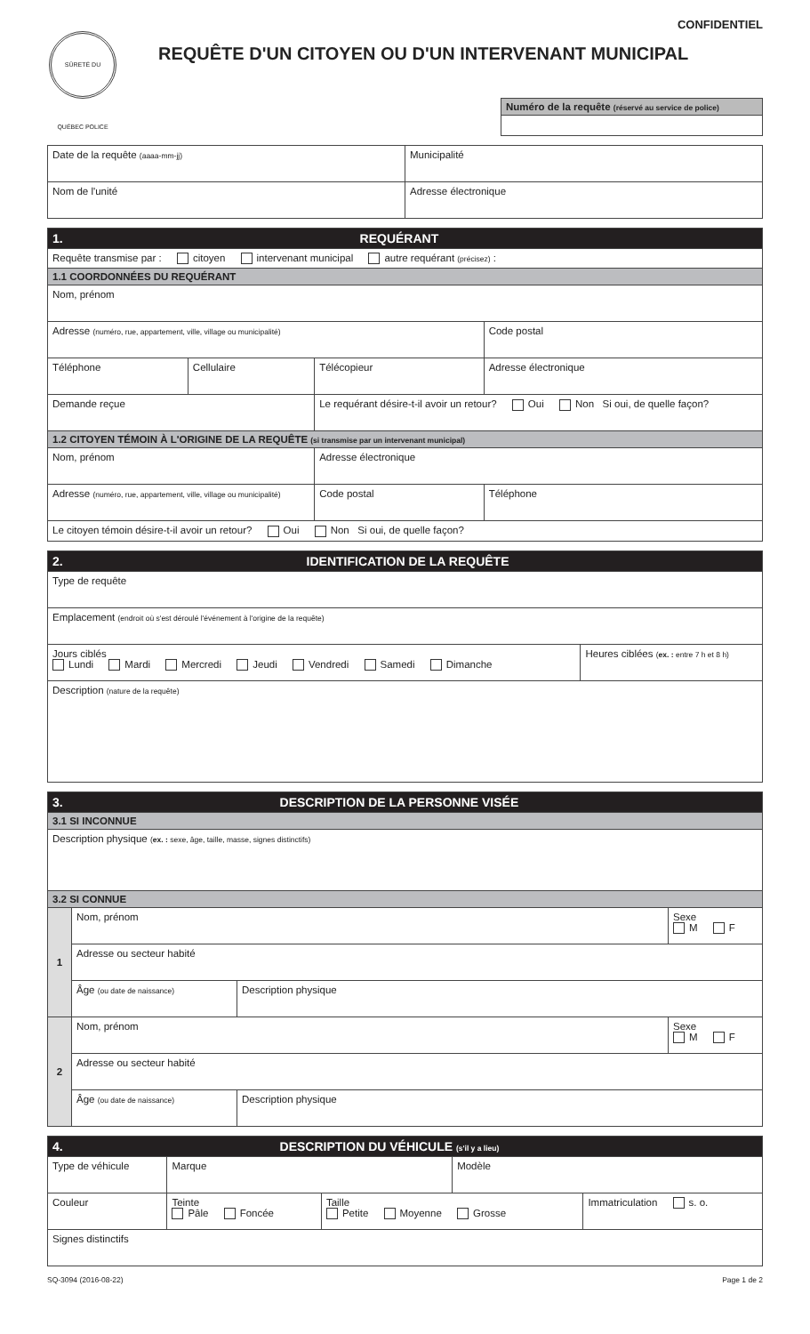CONFIDENTIEL
SÛRETÉ DU QUÉBEC POLICE
REQUÊTE D'UN CITOYEN OU D'UN INTERVENANT MUNICIPAL
Numéro de la requête (réservé au service de police)
| Date de la requête (aaaa-mm-jj) | Municipalité | |
| Nom de l'unité | | Adresse électronique |
| 1. REQUÉRANT | | | |
| Requête transmise par : citoyen intervenant municipal autre requérant (précisez) : | | | |
| 1.1 COORDONNÉES DU REQUÉRANT | | | |
| Nom, prénom | | | |
| Adresse (numéro, rue, appartement, ville, village ou municipalité) | | | Code postal |
| Téléphone | Cellulaire | Télécopieur | Adresse électronique |
| Demande reçue | | Le requérant désire-t-il avoir un retour? Oui Non Si oui, de quelle façon? | |
| 1.2 CITOYEN TÉMOIN À L'ORIGINE DE LA REQUÊTE (si transmise par un intervenant municipal) | | | |
| Nom, prénom | | Adresse électronique | |
| Adresse (numéro, rue, appartement, ville, village ou municipalité) | | Code postal | Téléphone |
| Le citoyen témoin désire-t-il avoir un retour? Oui Non Si oui, de quelle façon? | | | |
| 2. IDENTIFICATION DE LA REQUÊTE | |
| Type de requête | |
| Emplacement (endroit où s'est déroulé l'événement à l'origine de la requête) | |
| Jours ciblés Lundi Mardi Mercredi Jeudi Vendredi Samedi Dimanche | Heures ciblées ( ex. : entre 7 h et 8 h) |
| Description (nature de la requête) | |
| 3. DESCRIPTION DE LA PERSONNE VISÉE | | | |
| 3.1 SI INCONNUE | | | |
| Description physique ( ex. : sexe, âge, taille, masse, signes distinctifs) | | | |
| 3.2 SI CONNUE | | | |
| 1 | Nom, prénom | | Sexe M F |
| | Adresse ou secteur habité | | |
| | Âge (ou date de naissance) | Description physique | |
| 2 | Nom, prénom | | Sexe M F |
| | Adresse ou secteur habité | | |
| | Âge (ou date de naissance) | Description physique | |
| 4. DESCRIPTION DU VÉHICULE (s'il y a lieu) | | | | |
| Type de véhicule | Marque | | Modèle | |
| Couleur | Teinte Pâle Foncée | Taille Petite Moyenne Grosse | | Immatriculation s. o. |
| Signes distinctifs | | | | |
SQ-3094 (2016-08-22) Page 1 de 2